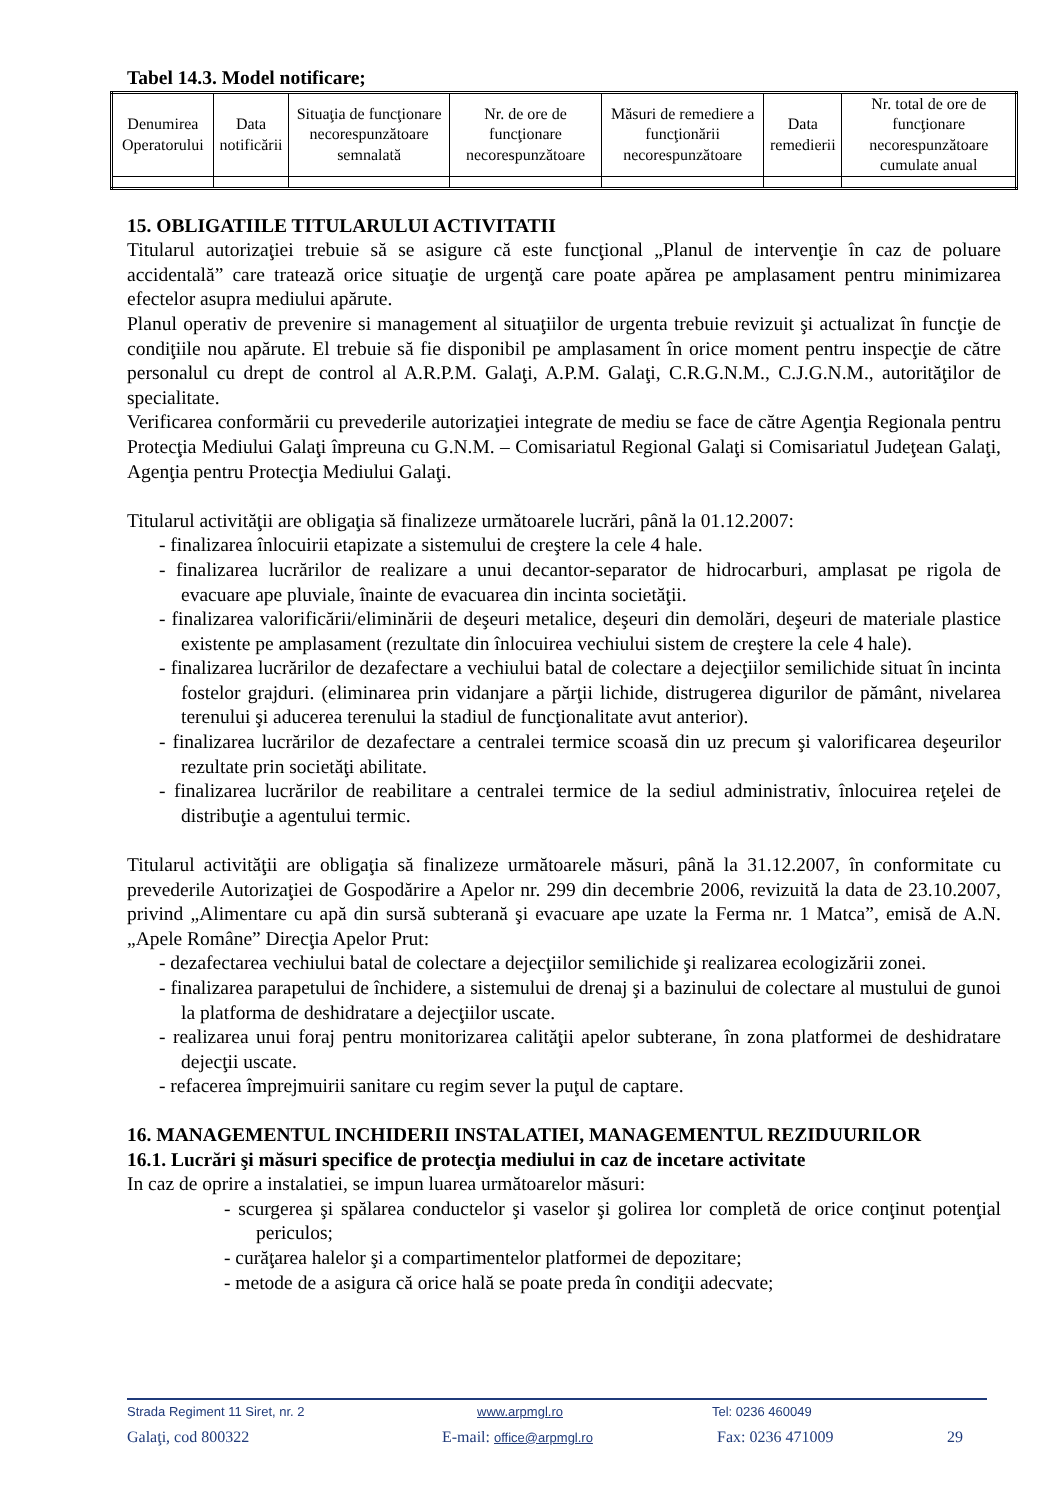Tabel 14.3. Model notificare;
| Denumirea Operatorului | Data notificării | Situaţia de funcţionare necorespunzătoare semnalată | Nr. de ore de funcţionare necorespunzătoare | Măsuri de remediere a funcţionării necorespunzătoare | Data remedierii | Nr. total de ore de funcţionare necorespunzătoare cumulate anual |
15. OBLIGATIILE TITULARULUI ACTIVITATII
Titularul autorizaţiei trebuie să se asigure că este funcţional „Planul de intervenţie în caz de poluare accidentală” care tratează orice situaţie de urgenţă care poate apărea pe amplasament pentru minimizarea efectelor asupra mediului apărute.
Planul operativ de prevenire si management al situaţiilor de urgenta trebuie revizuit şi actualizat în funcţie de condiţiile nou apărute. El trebuie să fie disponibil pe amplasament în orice moment pentru inspecţie de către personalul cu drept de control al A.R.P.M. Galaţi, A.P.M. Galaţi, C.R.G.N.M., C.J.G.N.M., autorităţilor de specialitate.
Verificarea conformării cu prevederile autorizaţiei integrate de mediu se face de către Agenţia Regionala pentru Protecţia Mediului Galaţi împreuna cu G.N.M. – Comisariatul Regional Galaţi si Comisariatul Judeţean Galaţi, Agenţia pentru Protecţia Mediului Galaţi.
Titularul activităţii are obligaţia să finalizeze următoarele lucrări, până la 01.12.2007:
- finalizarea înlocuirii etapizate a sistemului de creştere la cele 4 hale.
- finalizarea lucrărilor de realizare a unui decantor-separator de hidrocarburi, amplasat pe rigola de evacuare ape pluviale, înainte de evacuarea din incinta societăţii.
- finalizarea valorificării/eliminării de deşeuri metalice, deşeuri din demolări, deşeuri de materiale plastice existente pe amplasament (rezultate din înlocuirea vechiului sistem de creştere la cele 4 hale).
- finalizarea lucrărilor de dezafectare a vechiului batal de colectare a dejecţiilor semilichide situat în incinta fostelor grajduri. (eliminarea prin vidanjare a părţii lichide, distrugerea digurilor de pământ, nivelarea terenului şi aducerea terenului la stadiul de funcţionalitate avut anterior).
- finalizarea lucrărilor de dezafectare a centralei termice scoasă din uz precum şi valorificarea deşeurilor rezultate prin societăţi abilitate.
- finalizarea lucrărilor de reabilitare a centralei termice de la sediul administrativ, înlocuirea reţelei de distribuţie a agentului termic.
Titularul activităţii are obligaţia să finalizeze următoarele măsuri, până la 31.12.2007, în conformitate cu prevederile Autorizaţiei de Gospodărire a Apelor nr. 299 din decembrie 2006, revizuită la data de 23.10.2007, privind „Alimentare cu apă din sursă subterană şi evacuare ape uzate la Ferma nr. 1 Matca”, emisă de A.N. „Apele Române” Direcţia Apelor Prut:
- dezafectarea vechiului batal de colectare a dejecţiilor semilichide şi realizarea ecologizării zonei.
- finalizarea parapetului de închidere, a sistemului de drenaj şi a bazinului de colectare al mustului de gunoi la platforma de deshidratare a dejecţiilor uscate.
- realizarea unui foraj pentru monitorizarea calităţii apelor subterane, în zona platformei de deshidratare dejecţii uscate.
- refacerea împrejmuirii sanitare cu regim sever la puţul de captare.
16. MANAGEMENTUL INCHIDERII INSTALATIEI, MANAGEMENTUL REZIDUURILOR
16.1. Lucrări şi măsuri specifice de protecţia mediului in caz de incetare activitate
In caz de oprire a instalatiei, se impun luarea următoarelor măsuri:
- scurgerea şi spălarea conductelor şi vaselor şi golirea lor completă de orice conţinut potenţial periculos;
- curăţarea halelor şi a compartimentelor platformei de depozitare;
- metode de a asigura că orice hală se poate preda în condiţii adecvate;
Strada Regiment 11 Siret, nr. 2 www.arpmgl.ro Tel: 0236 460049
Galaţi, cod 800322 E-mail: office@arpmgl.ro Fax: 0236 471009 29